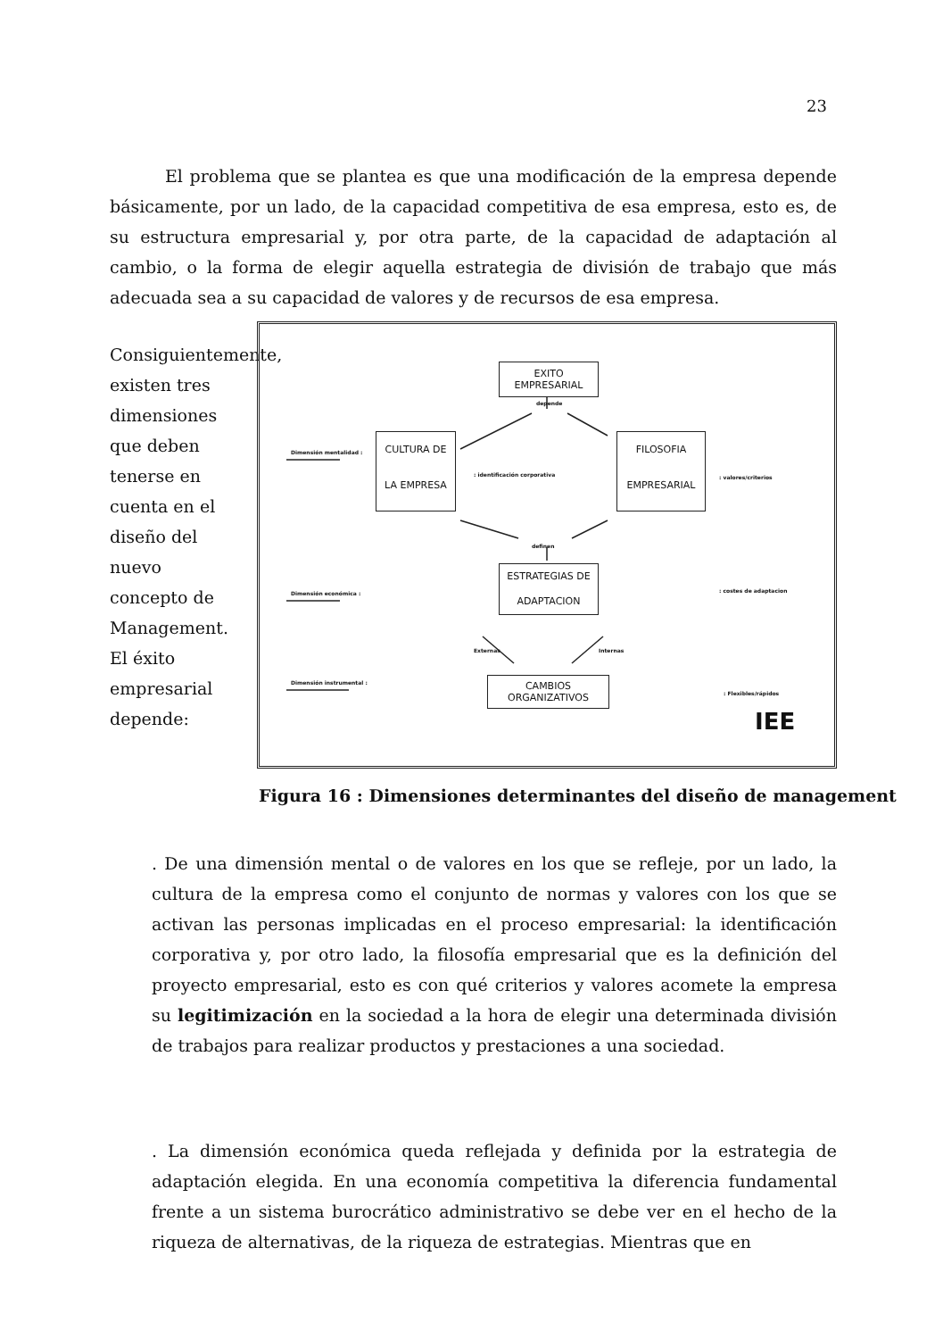23
El problema que se plantea es que una modificación de la empresa depende básicamente, por un lado, de la capacidad competitiva de esa empresa, esto es, de su estructura empresarial y, por otra parte, de la capacidad de adaptación al cambio, o la forma de elegir aquella estrategia de división de trabajo que más adecuada sea a su capacidad de valores y de recursos de esa empresa.
Consiguientemente, existen tres dimensiones que deben tenerse en cuenta en el diseño del nuevo concepto de Management. El éxito empresarial depende:
EXITO EMPRESARIAL
CULTURA DE
LA EMPRESA
FILOSOFIA
EMPRESARIAL
ESTRATEGIAS DE
ADAPTACION
CAMBIOS ORGANIZATIVOS
depende
: identificación corporativa
definen
Externas Internas
Dimensión mentalidad :
Dimensión económica :
Dimensión instrumental :
: valores/criterios
: costes de adaptacion
: Flexibles/rápidos
IEE
Figura 16 : Dimensiones determinantes del diseño de management
. De una dimensión mental o de valores en los que se refleje, por un lado, la cultura de la empresa como el conjunto de normas y valores con los que se activan las personas implicadas en el proceso empresarial: la identificación corporativa y, por otro lado, la filosofía empresarial que es la definición del proyecto empresarial, esto es con qué criterios y valores acomete la empresa su legitimización en la sociedad a la hora de elegir una determinada división de trabajos para realizar productos y prestaciones a una sociedad.
. La dimensión económica queda reflejada y definida por la estrategia de adaptación elegida. En una economía competitiva la diferencia fundamental frente a un sistema burocrático administrativo se debe ver en el hecho de la riqueza de alternativas, de la riqueza de estrategias. Mientras que en